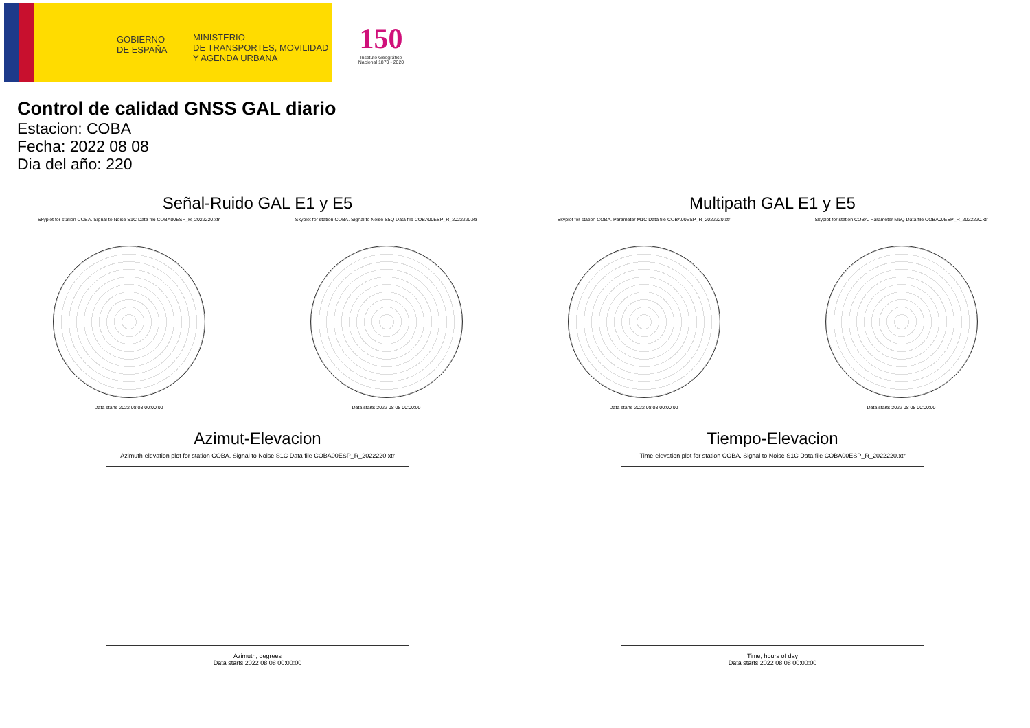GOBIERNO DE ESPAÑA
MINISTERIO
DE TRANSPORTES, MOVILIDAD
Y AGENDA URBANA
150
Instituto Geográfico Nacional 1870 - 2020
Control de calidad GNSS GAL diario
Estacion: COBA
Fecha: 2022 08 08
Dia del año: 220
Señal-Ruido GAL E1 y E5
Skyplot for station COBA. Signal to Noise S1C Data file COBA00ESP_R_2022220.xtr
Data starts 2022 08 08 00:00:00
Skyplot for station COBA. Signal to Noise S5Q Data file COBA00ESP_R_2022220.xtr
Data starts 2022 08 08 00:00:00
Multipath GAL E1 y E5
Skyplot for station COBA. Parameter M1C Data file COBA00ESP_R_2022220.xtr
Data starts 2022 08 08 00:00:00
Skyplot for station COBA. Parameter M5Q Data file COBA00ESP_R_2022220.xtr
Data starts 2022 08 08 00:00:00
Azimut-Elevacion
Azimuth-elevation plot for station COBA. Signal to Noise S1C Data file COBA00ESP_R_2022220.xtr
Azimuth, degrees
Data starts 2022 08 08 00:00:00
Tiempo-Elevacion
Time-elevation plot for station COBA. Signal to Noise S1C Data file COBA00ESP_R_2022220.xtr
Time, hours of day
Data starts 2022 08 08 00:00:00